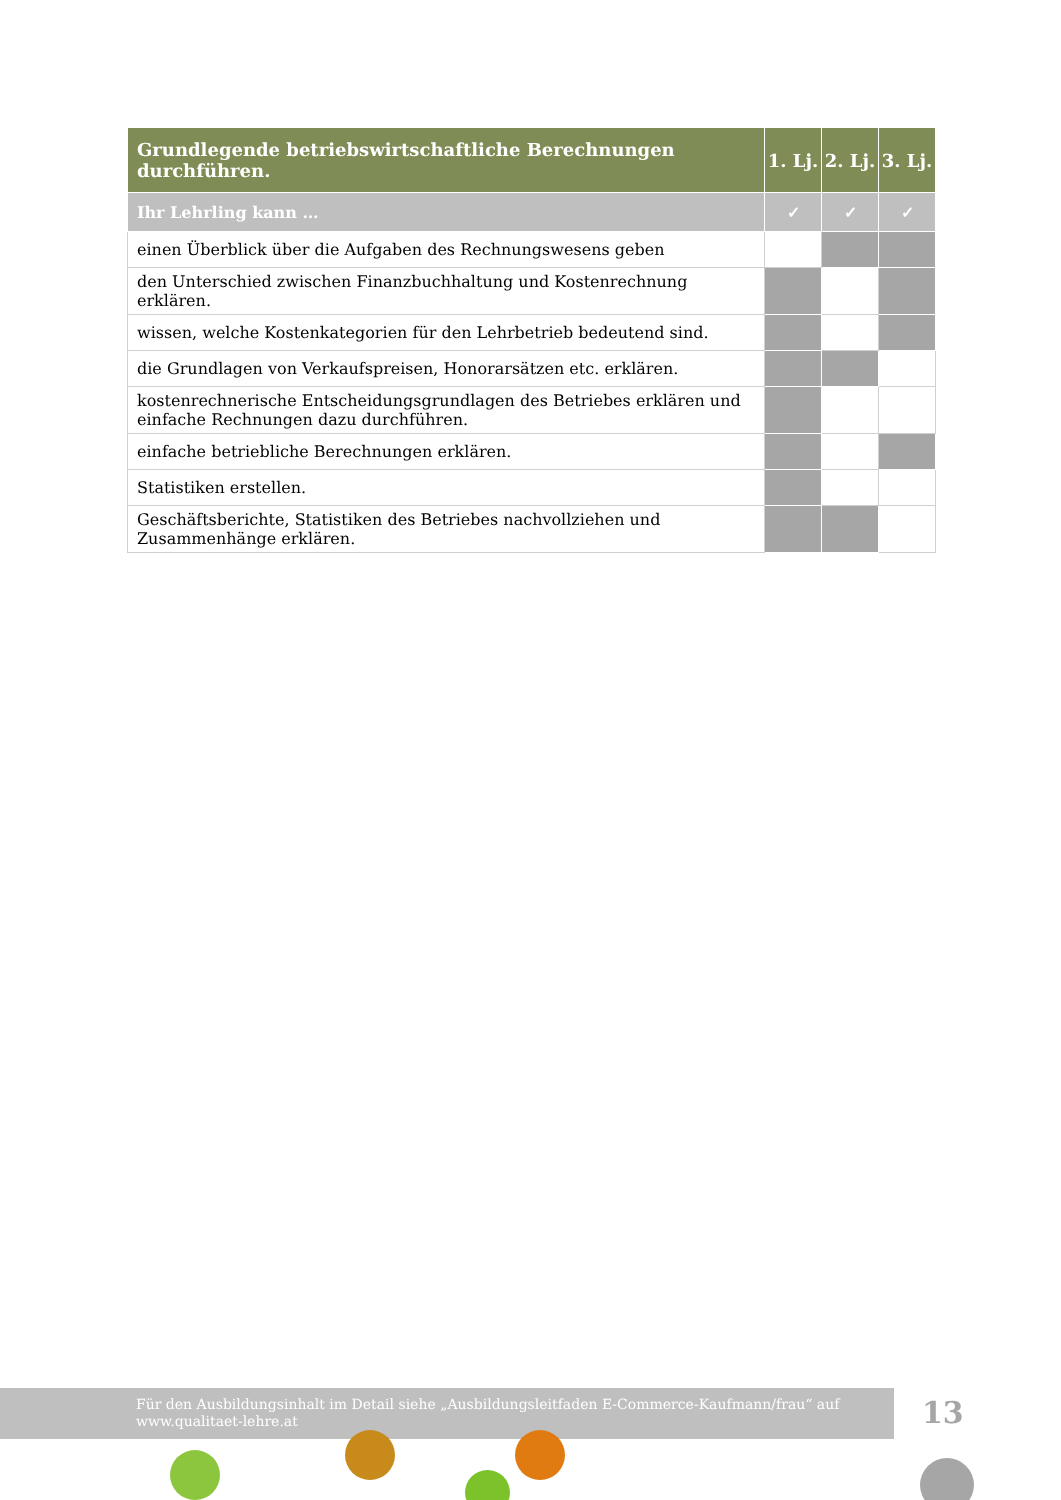| Grundlegende betriebswirtschaftliche Berechnungen durchführen. | 1. Lj. | 2. Lj. | 3. Lj. |
| --- | --- | --- | --- |
| Ihr Lehrling kann … | ✓ | ✓ | ✓ |
| einen Überblick über die Aufgaben des Rechnungswesens geben | | | |
| den Unterschied zwischen Finanzbuchhaltung und Kostenrechnung erklären. | | | |
| wissen, welche Kostenkategorien für den Lehrbetrieb bedeutend sind. | | | |
| die Grundlagen von Verkaufspreisen, Honorarsätzen etc. erklären. | | | |
| kostenrechnerische Entscheidungsgrundlagen des Betriebes erklären und einfache Rechnungen dazu durchführen. | | | |
| einfache betriebliche Berechnungen erklären. | | | |
| Statistiken erstellen. | | | |
| Geschäftsberichte, Statistiken des Betriebes nachvollziehen und Zusammenhänge erklären. | | | |
Für den Ausbildungsinhalt im Detail siehe „Ausbildungsleitfaden E-Commerce-Kaufmann/frau“ auf
www.qualitaet-lehre.at
13